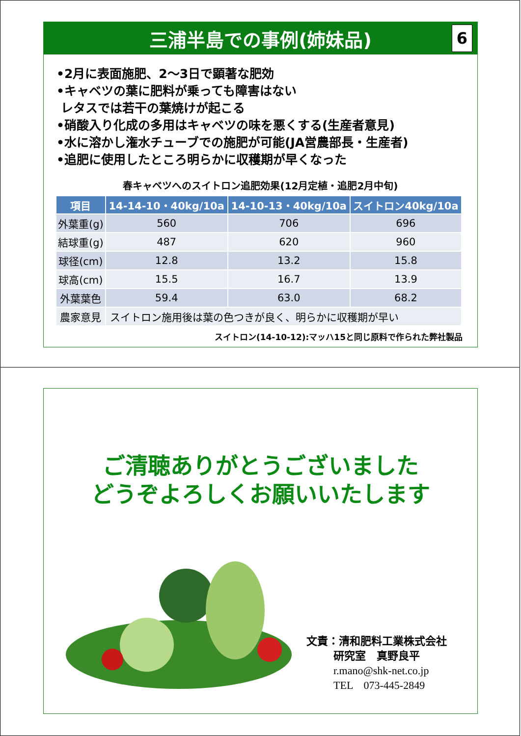三浦半島での事例(姉妹品)
6
•2月に表面施肥、2～3日で顕著な肥効
•キャベツの葉に肥料が乗っても障害はない
レタスでは若干の葉焼けが起こる
•硝酸入り化成の多用はキャベツの味を悪くする(生産者意見)
•水に溶かし潅水チューブでの施肥が可能(JA営農部長・生産者)
•追肥に使用したところ明らかに収穫期が早くなった
春キャベツへのスイトロン追肥効果(12月定植・追肥2月中旬)
| 項目 | 14-14-10・40kg/10a | 14-10-13・40kg/10a | スイトロン40kg/10a |
| --- | --- | --- | --- |
| 外葉重(g) | 560 | 706 | 696 |
| 結球重(g) | 487 | 620 | 960 |
| 球径(cm) | 12.8 | 13.2 | 15.8 |
| 球高(cm) | 15.5 | 16.7 | 13.9 |
| 外葉葉色 | 59.4 | 63.0 | 68.2 |
| 農家意見 | スイトロン施用後は葉の色つきが良く、明らかに収穫期が早い | | |
スイトロン(14-10-12):マッハ15と同じ原料で作られた弊社製品
ご清聴ありがとうございました
どうぞよろしくお願いいたします
文責：清和肥料工業株式会社
   研究室　真野良平
   r.mano@shk-net.co.jp
   TEL　073-445-2849